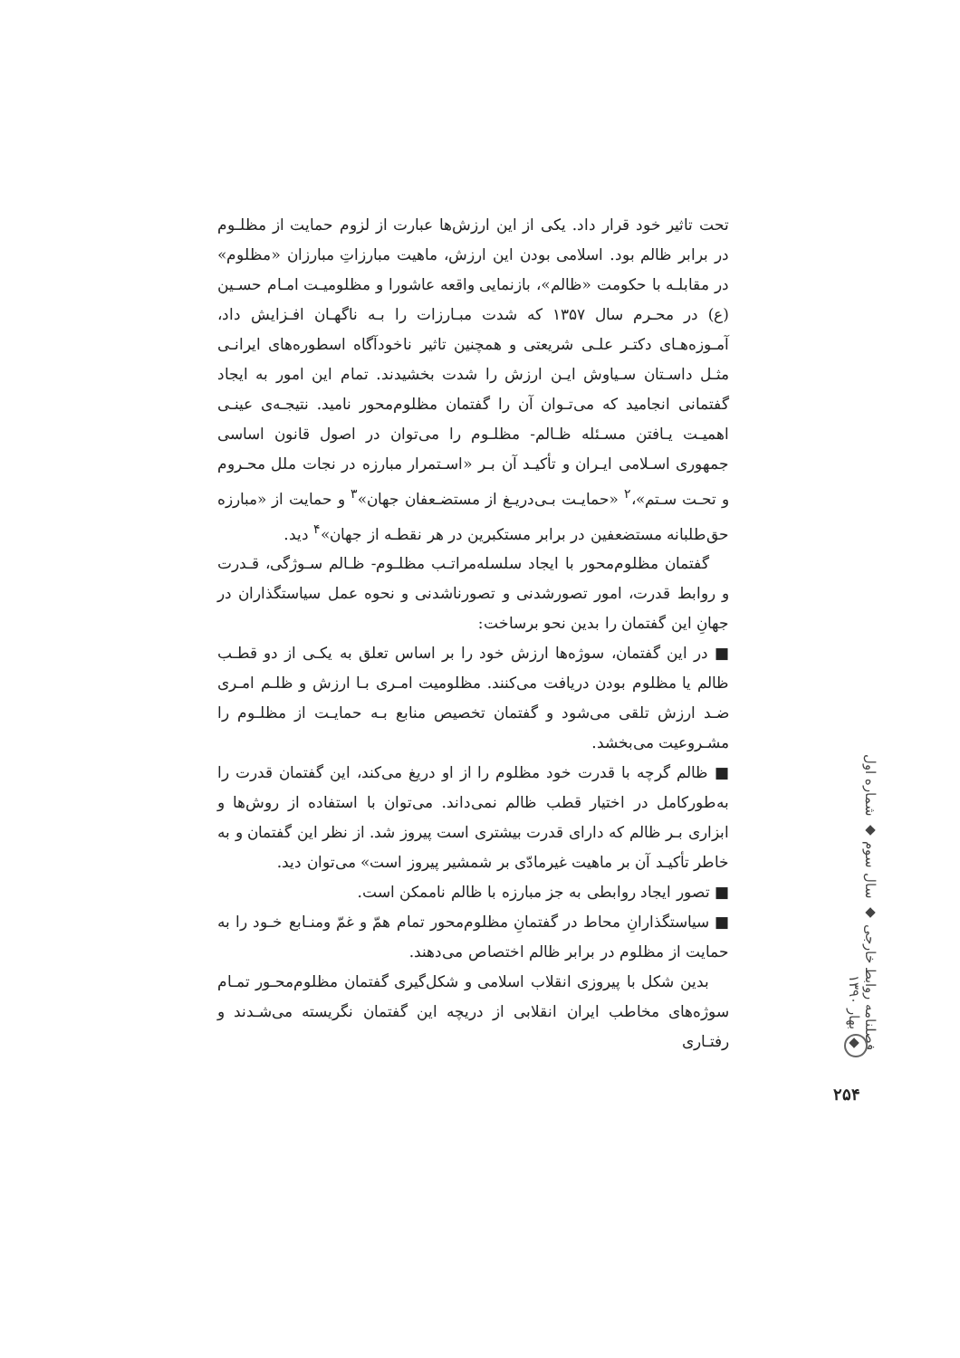تحت تاثیر خود قرار داد. یکی از این ارزش‌ها عبارت از لزوم حمایت از مظلـوم در برابر ظالم بود. اسلامی بودن این ارزش، ماهیت مبارزاتِ مبارزان «مظلوم» در مقابلـه با حکومت «ظالم»، بازنمایی واقعه عاشورا و مظلومیـت امـام حسـین (ع) در محـرم سال ۱۳۵۷ که شدت مبـارزات را بـه ناگهـان افـزایش داد، آمـوزه‌هـای دکتـر علـی شریعتی و همچنین تاثیر ناخودآگاه اسطوره‌های ایرانـی مثـل داسـتان سـیاوش ایـن ارزش را شدت بخشیدند. تمام این امور به ایجاد گفتمانی انجامید که می‌تـوان آن را گفتمان مظلوم‌محور نامید. نتیجـه‌ی عینـی اهمیـت یـافتن مسـئله ظـالم- مظلـوم را می‌توان در اصول قانون اساسی جمهوری اسـلامی ایـران و تأکیـد آن بـر «اسـتمرار مبارزه در نجات ملل محـروم و تحـت سـتم»،<sup>۲</sup> «حمایـت بـی‌دریـغ از مستضـعفان جهان»<sup>۳</sup> و حمایت از «مبارزه حق‌طلبانه مستضعفین در برابر مستکبرین در هر نقطـه از جهان»<sup>۴</sup> دید.
گفتمان مظلوم‌محور با ایجاد سلسله‌مراتـب مظلـوم- ظـالم سـوژگی، قـدرت و روابط قدرت، امور تصورشدنی و تصورناشدنی و نحوه عمل سیاستگذاران در جهانِ این گفتمان را بدین نحو برساخت:
■ در این گفتمان، سوژه‌ها ارزش خود را بر اساس تعلق به یکـی از دو قطـب ظالم یا مظلوم بودن دریافت می‌کنند. مظلومیت امـری بـا ارزش و ظلـم امـری ضـد ارزش تلقی می‌شود و گفتمان تخصیص منابع بـه حمایـت از مظلـوم را مشـروعیت می‌بخشد.
■ ظالم گرچه با قدرت خود مظلوم را از او دریغ می‌کند، این گفتمان قدرت را به‌طورکامل در اختیار قطب ظالم نمی‌داند. می‌توان با استفاده از روش‌ها و ابزاری بـر ظالم که دارای قدرت بیشتری است پیروز شد. از نظر این گفتمان و به خاطر تأکیـد آن بر ماهیت غیرمادّی بر شمشیر پیروز است» می‌توان دید.
■ تصور ایجاد روابطی به جز مبارزه با ظالم ناممکن است.
■ سیاستگذارانِ محاط در گفتمانِ مظلوم‌محور تمام همّ و غمّ ومنـابع خـود را به حمایت از مظلوم در برابر ظالم اختصاص می‌دهند.
بدین شکل با پیروزی انقلاب اسلامی و شکل‌گیری گفتمان مظلوم‌محـور تمـام سوژه‌های مخاطب ایران انقلابی از دریچه این گفتمان نگریسته می‌شـدند و رفتـاری
فصلنامه روابط خارجی ◆ سال سوم ◆ شماره اول ◆ بهار ۱۳۹۰
۲۵۴